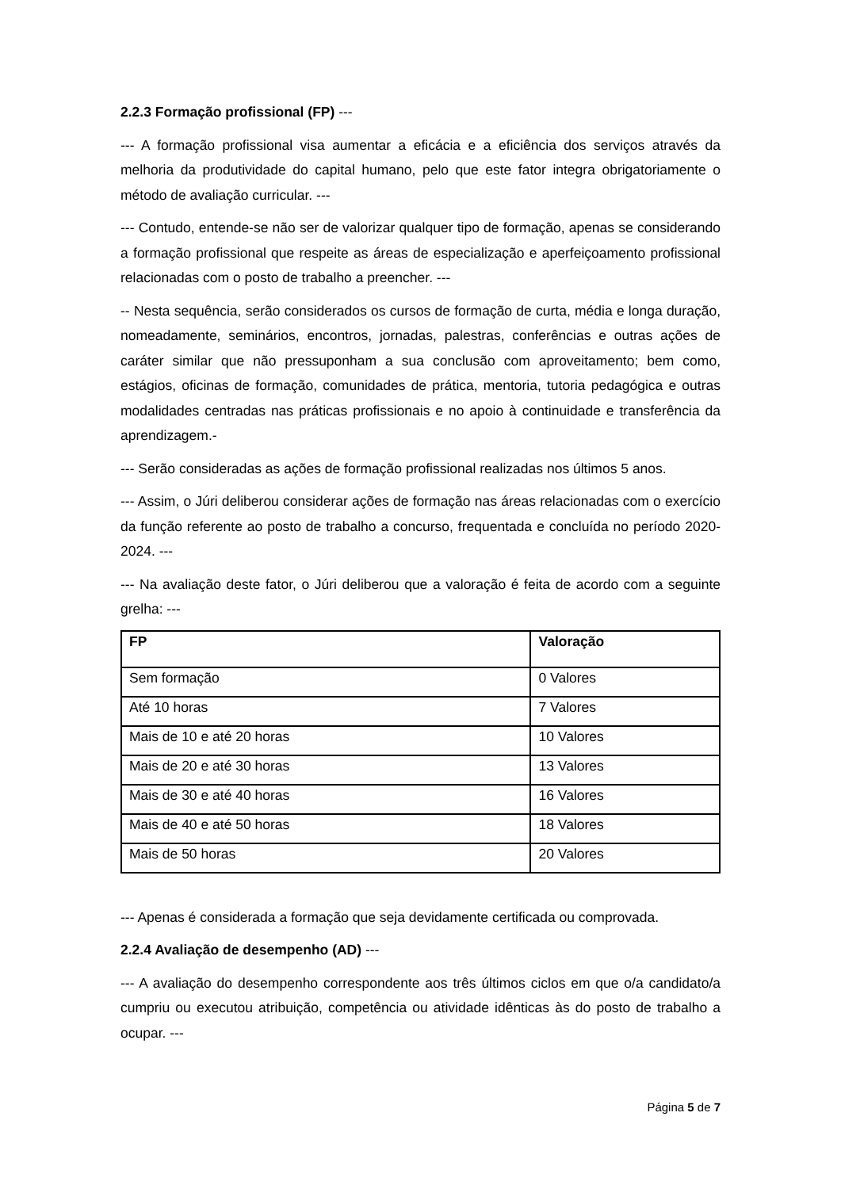2.2.3 Formação profissional (FP) ---
--- A formação profissional visa aumentar a eficácia e a eficiência dos serviços através da melhoria da produtividade do capital humano, pelo que este fator integra obrigatoriamente o método de avaliação curricular. ---
--- Contudo, entende-se não ser de valorizar qualquer tipo de formação, apenas se considerando a formação profissional que respeite as áreas de especialização e aperfeiçoamento profissional relacionadas com o posto de trabalho a preencher. ---
-- Nesta sequência, serão considerados os cursos de formação de curta, média e longa duração, nomeadamente, seminários, encontros, jornadas, palestras, conferências e outras ações de caráter similar que não pressuponham a sua conclusão com aproveitamento; bem como, estágios, oficinas de formação, comunidades de prática, mentoria, tutoria pedagógica e outras modalidades centradas nas práticas profissionais e no apoio à continuidade e transferência da aprendizagem.-
--- Serão consideradas as ações de formação profissional realizadas nos últimos 5 anos.
--- Assim, o Júri deliberou considerar ações de formação nas áreas relacionadas com o exercício da função referente ao posto de trabalho a concurso, frequentada e concluída no período 2020-2024. ---
--- Na avaliação deste fator, o Júri deliberou que a valoração é feita de acordo com a seguinte grelha: ---
| FP | Valoração |
| --- | --- |
| Sem formação | 0 Valores |
| Até 10 horas | 7 Valores |
| Mais de 10 e até 20 horas | 10 Valores |
| Mais de 20 e até 30 horas | 13 Valores |
| Mais de 30 e até 40 horas | 16 Valores |
| Mais de 40 e até 50 horas | 18 Valores |
| Mais de 50 horas | 20 Valores |
--- Apenas é considerada a formação que seja devidamente certificada ou comprovada.
2.2.4 Avaliação de desempenho (AD) ---
--- A avaliação do desempenho correspondente aos três últimos ciclos em que o/a candidato/a cumpriu ou executou atribuição, competência ou atividade idênticas às do posto de trabalho a ocupar. ---
Página 5 de 7